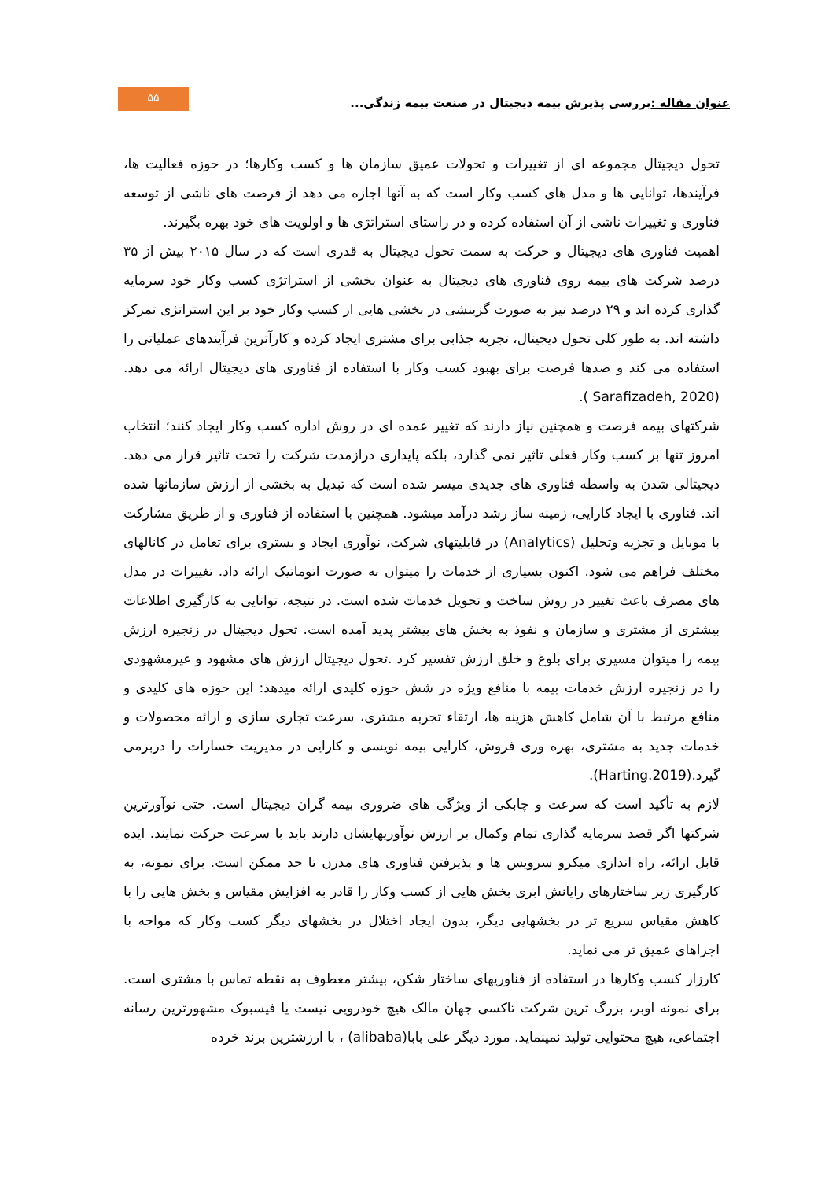عنوان مقاله : بررسی پذیرش بیمه دیجیتال در صنعت بیمه زندگی...
۵۵
تحول دیجیتال مجموعه ای از تغییرات و تحولات عمیق سازمان ها و کسب وکارها؛ در حوزه فعالیت ها، فرآیندها، توانایی ها و مدل های کسب وکار است که به آنها اجازه می دهد از فرصت های ناشی از توسعه فناوری و تغییرات ناشی از آن استفاده کرده و در راستای استراتژی ها و اولویت های خود بهره بگیرند.
اهمیت فناوری های دیجیتال و حرکت به سمت تحول دیجیتال به قدری است که در سال ۲۰۱۵ بیش از ۳۵ درصد شرکت های بیمه روی فناوری های دیجیتال به عنوان بخشی از استراتژی کسب وکار خود سرمایه گذاری کرده اند و ۲۹ درصد نیز به صورت گزینشی در بخشی هایی از کسب وکار خود بر این استراتژی تمرکز داشته اند. به طور کلی تحول دیجیتال، تجربه جذابی برای مشتری ایجاد کرده و کارآترین فرآیندهای عملیاتی را استفاده می کند و صدها فرصت برای بهبود کسب وکار با استفاده از فناوری های دیجیتال ارائه می دهد.(Sarafizadeh, 2020 ).
شرکتهای بیمه فرصت و همچنین نیاز دارند که تغییر عمده ای در روش اداره کسب وکار ایجاد کنند؛ انتخاب امروز تنها بر کسب وکار فعلی تاثیر نمی گذارد، بلکه پایداری درازمدت شرکت را تحت تاثیر قرار می دهد. دیجیتالی شدن به واسطه فناوری های جدیدی میسر شده است که تبدیل به بخشی از ارزش سازمانها شده اند. فناوری با ایجاد کارایی، زمینه ساز رشد درآمد میشود. همچنین با استفاده از فناوری و از طریق مشارکت با موبایل و تجزیه وتحلیل (Analytics) در قابلیتهای شرکت، نوآوری ایجاد و بستری برای تعامل در کانالهای مختلف فراهم می شود. اکنون بسیاری از خدمات را میتوان به صورت اتوماتیک ارائه داد. تغییرات در مدل های مصرف باعث تغییر در روش ساخت و تحویل خدمات شده است. در نتیجه، توانایی به کارگیری اطلاعات بیشتری از مشتری و سازمان و نفوذ به بخش های بیشتر پدید آمده است. تحول دیجیتال در زنجیره ارزش بیمه را میتوان مسیری برای بلوغ و خلق ارزش تفسیر کرد .تحول دیجیتال ارزش های مشهود و غیرمشهودی را در زنجیره ارزش خدمات بیمه با منافع ویژه در شش حوزه کلیدی ارائه میدهد: این حوزه های کلیدی و منافع مرتبط با آن شامل کاهش هزینه ها، ارتقاء تجربه مشتری، سرعت تجاری سازی و ارائه محصولات و خدمات جدید به مشتری، بهره وری فروش، کارایی بیمه نویسی و کارایی در مدیریت خسارات را دربرمی گیرد.(Harting.2019).
لازم به تأکید است که سرعت و چابکی از ویژگی های ضروری بیمه گران دیجیتال است. حتی نوآورترین شرکتها اگر قصد سرمایه گذاری تمام وکمال بر ارزش نوآوریهایشان دارند باید با سرعت حرکت نمایند. ایده قابل ارائه، راه اندازی میکرو سرویس ها و پذیرفتن فناوری های مدرن تا حد ممکن است. برای نمونه، به کارگیری زیر ساختارهای رایانش ابری بخش هایی از کسب وکار را قادر به افزایش مقیاس و بخش هایی را با کاهش مقیاس سریع تر در بخشهایی دیگر، بدون ایجاد اختلال در بخشهای دیگر کسب وکار که مواجه با اجراهای عمیق تر می نماید.
کارزار کسب وکارها در استفاده از فناوریهای ساختار شکن، بیشتر معطوف به نقطه تماس با مشتری است. برای نمونه اوبر، بزرگ ترین شرکت تاکسی جهان مالک هیچ خودرویی نیست یا فیسبوک مشهورترین رسانه اجتماعی، هیچ محتوایی تولید نمینماید. مورد دیگر علی بابا(alibaba) ، با ارزشترین برند خرده